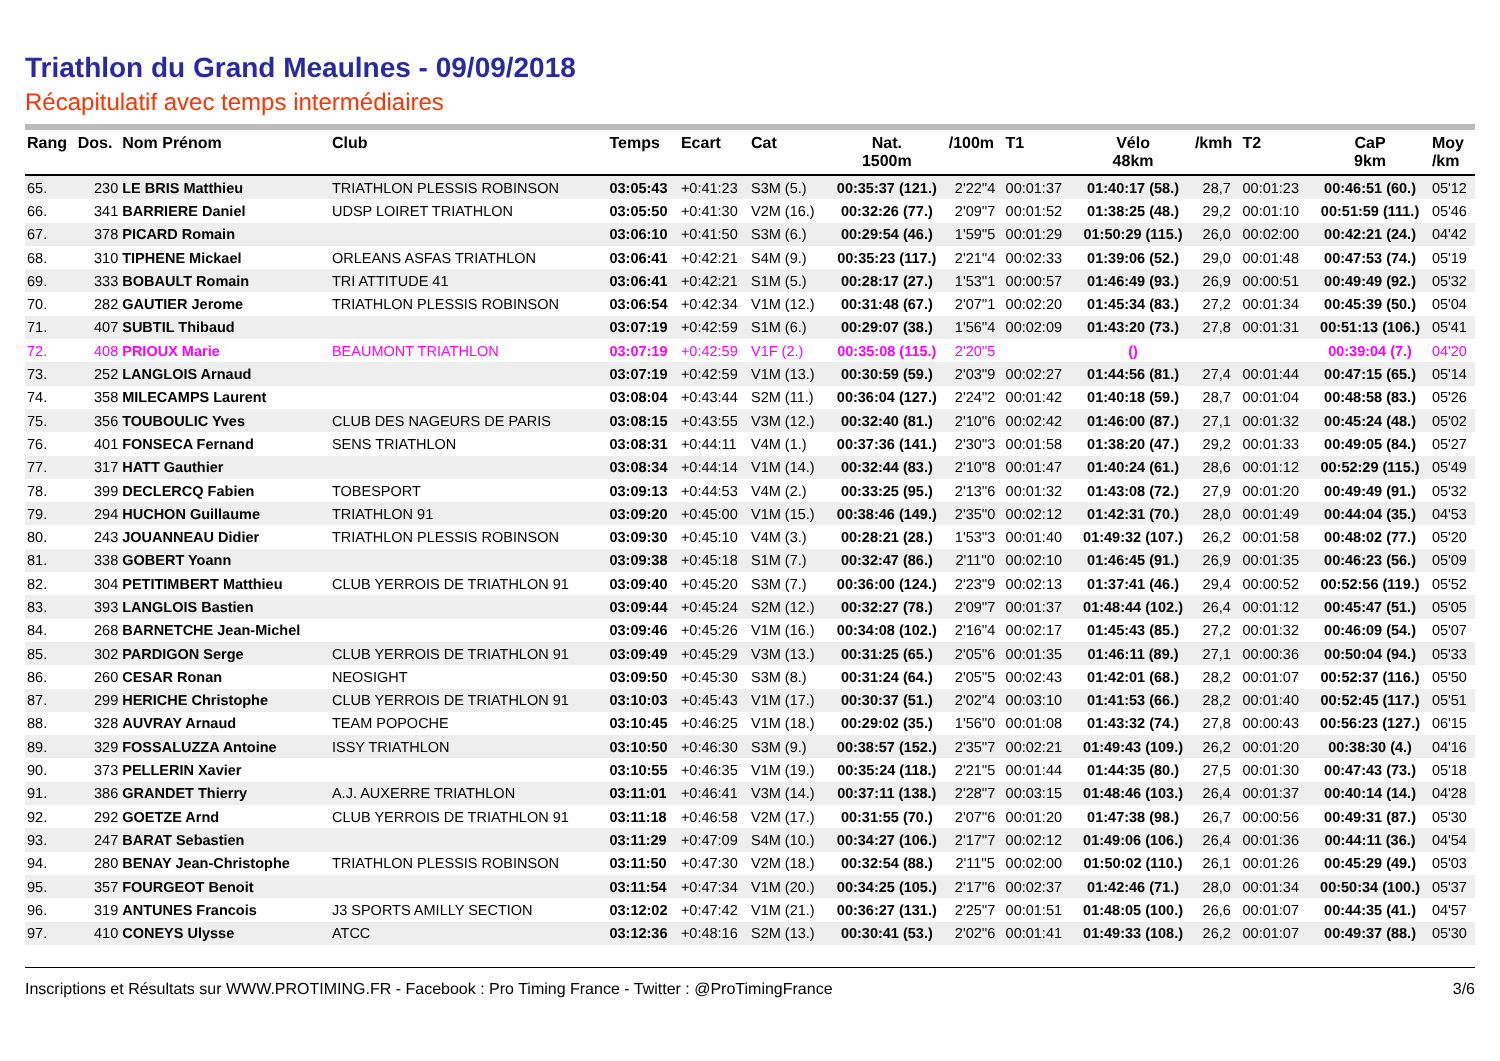Triathlon du Grand Meaulnes - 09/09/2018
Récapitulatif avec temps intermédiaires
| Rang | Dos. | Nom Prénom | Club | Temps | Ecart | Cat | Nat. 1500m | /100m | T1 | Vélo 48km | /kmh | T2 | CaP 9km | Moy /km |
| --- | --- | --- | --- | --- | --- | --- | --- | --- | --- | --- | --- | --- | --- | --- |
| 65. | 230 | LE BRIS Matthieu | TRIATHLON PLESSIS ROBINSON | 03:05:43 | +0:41:23 | S3M (5.) | 00:35:37 (121.) | 2'22''4 | 00:01:37 | 01:40:17 (58.) | 28,7 | 00:01:23 | 00:46:51 (60.) | 05'12 |
| 66. | 341 | BARRIERE Daniel | UDSP LOIRET TRIATHLON | 03:05:50 | +0:41:30 | V2M (16.) | 00:32:26 (77.) | 2'09''7 | 00:01:52 | 01:38:25 (48.) | 29,2 | 00:01:10 | 00:51:59 (111.) | 05'46 |
| 67. | 378 | PICARD Romain | | 03:06:10 | +0:41:50 | S3M (6.) | 00:29:54 (46.) | 1'59''5 | 00:01:29 | 01:50:29 (115.) | 26,0 | 00:02:00 | 00:42:21 (24.) | 04'42 |
| 68. | 310 | TIPHENE Mickael | ORLEANS ASFAS TRIATHLON | 03:06:41 | +0:42:21 | S4M (9.) | 00:35:23 (117.) | 2'21''4 | 00:02:33 | 01:39:06 (52.) | 29,0 | 00:01:48 | 00:47:53 (74.) | 05'19 |
| 69. | 333 | BOBAULT Romain | TRI ATTITUDE 41 | 03:06:41 | +0:42:21 | S1M (5.) | 00:28:17 (27.) | 1'53''1 | 00:00:57 | 01:46:49 (93.) | 26,9 | 00:00:51 | 00:49:49 (92.) | 05'32 |
| 70. | 282 | GAUTIER Jerome | TRIATHLON PLESSIS ROBINSON | 03:06:54 | +0:42:34 | V1M (12.) | 00:31:48 (67.) | 2'07''1 | 00:02:20 | 01:45:34 (83.) | 27,2 | 00:01:34 | 00:45:39 (50.) | 05'04 |
| 71. | 407 | SUBTIL Thibaud | | 03:07:19 | +0:42:59 | S1M (6.) | 00:29:07 (38.) | 1'56''4 | 00:02:09 | 01:43:20 (73.) | 27,8 | 00:01:31 | 00:51:13 (106.) | 05'41 |
| 72. | 408 | PRIOUX Marie | BEAUMONT TRIATHLON | 03:07:19 | +0:42:59 | V1F (2.) | 00:35:08 (115.) | 2'20''5 | | () | | | 00:39:04 (7.) | 04'20 |
| 73. | 252 | LANGLOIS Arnaud | | 03:07:19 | +0:42:59 | V1M (13.) | 00:30:59 (59.) | 2'03''9 | 00:02:27 | 01:44:56 (81.) | 27,4 | 00:01:44 | 00:47:15 (65.) | 05'14 |
| 74. | 358 | MILECAMPS Laurent | | 03:08:04 | +0:43:44 | S2M (11.) | 00:36:04 (127.) | 2'24''2 | 00:01:42 | 01:40:18 (59.) | 28,7 | 00:01:04 | 00:48:58 (83.) | 05'26 |
| 75. | 356 | TOUBOULIC Yves | CLUB DES NAGEURS DE PARIS | 03:08:15 | +0:43:55 | V3M (12.) | 00:32:40 (81.) | 2'10''6 | 00:02:42 | 01:46:00 (87.) | 27,1 | 00:01:32 | 00:45:24 (48.) | 05'02 |
| 76. | 401 | FONSECA Fernand | SENS TRIATHLON | 03:08:31 | +0:44:11 | V4M (1.) | 00:37:36 (141.) | 2'30''3 | 00:01:58 | 01:38:20 (47.) | 29,2 | 00:01:33 | 00:49:05 (84.) | 05'27 |
| 77. | 317 | HATT Gauthier | | 03:08:34 | +0:44:14 | V1M (14.) | 00:32:44 (83.) | 2'10''8 | 00:01:47 | 01:40:24 (61.) | 28,6 | 00:01:12 | 00:52:29 (115.) | 05'49 |
| 78. | 399 | DECLERCQ Fabien | TOBESPORT | 03:09:13 | +0:44:53 | V4M (2.) | 00:33:25 (95.) | 2'13''6 | 00:01:32 | 01:43:08 (72.) | 27,9 | 00:01:20 | 00:49:49 (91.) | 05'32 |
| 79. | 294 | HUCHON Guillaume | TRIATHLON 91 | 03:09:20 | +0:45:00 | V1M (15.) | 00:38:46 (149.) | 2'35''0 | 00:02:12 | 01:42:31 (70.) | 28,0 | 00:01:49 | 00:44:04 (35.) | 04'53 |
| 80. | 243 | JOUANNEAU Didier | TRIATHLON PLESSIS ROBINSON | 03:09:30 | +0:45:10 | V4M (3.) | 00:28:21 (28.) | 1'53''3 | 00:01:40 | 01:49:32 (107.) | 26,2 | 00:01:58 | 00:48:02 (77.) | 05'20 |
| 81. | 338 | GOBERT Yoann | | 03:09:38 | +0:45:18 | S1M (7.) | 00:32:47 (86.) | 2'11''0 | 00:02:10 | 01:46:45 (91.) | 26,9 | 00:01:35 | 00:46:23 (56.) | 05'09 |
| 82. | 304 | PETITIMBERT Matthieu | CLUB YERROIS DE TRIATHLON 91 | 03:09:40 | +0:45:20 | S3M (7.) | 00:36:00 (124.) | 2'23''9 | 00:02:13 | 01:37:41 (46.) | 29,4 | 00:00:52 | 00:52:56 (119.) | 05'52 |
| 83. | 393 | LANGLOIS Bastien | | 03:09:44 | +0:45:24 | S2M (12.) | 00:32:27 (78.) | 2'09''7 | 00:01:37 | 01:48:44 (102.) | 26,4 | 00:01:12 | 00:45:47 (51.) | 05'05 |
| 84. | 268 | BARNETCHE Jean-Michel | | 03:09:46 | +0:45:26 | V1M (16.) | 00:34:08 (102.) | 2'16''4 | 00:02:17 | 01:45:43 (85.) | 27,2 | 00:01:32 | 00:46:09 (54.) | 05'07 |
| 85. | 302 | PARDIGON Serge | CLUB YERROIS DE TRIATHLON 91 | 03:09:49 | +0:45:29 | V3M (13.) | 00:31:25 (65.) | 2'05''6 | 00:01:35 | 01:46:11 (89.) | 27,1 | 00:00:36 | 00:50:04 (94.) | 05'33 |
| 86. | 260 | CESAR Ronan | NEOSIGHT | 03:09:50 | +0:45:30 | S3M (8.) | 00:31:24 (64.) | 2'05''5 | 00:02:43 | 01:42:01 (68.) | 28,2 | 00:01:07 | 00:52:37 (116.) | 05'50 |
| 87. | 299 | HERICHE Christophe | CLUB YERROIS DE TRIATHLON 91 | 03:10:03 | +0:45:43 | V1M (17.) | 00:30:37 (51.) | 2'02''4 | 00:03:10 | 01:41:53 (66.) | 28,2 | 00:01:40 | 00:52:45 (117.) | 05'51 |
| 88. | 328 | AUVRAY Arnaud | TEAM POPOCHE | 03:10:45 | +0:46:25 | V1M (18.) | 00:29:02 (35.) | 1'56''0 | 00:01:08 | 01:43:32 (74.) | 27,8 | 00:00:43 | 00:56:23 (127.) | 06'15 |
| 89. | 329 | FOSSALUZZA Antoine | ISSY TRIATHLON | 03:10:50 | +0:46:30 | S3M (9.) | 00:38:57 (152.) | 2'35''7 | 00:02:21 | 01:49:43 (109.) | 26,2 | 00:01:20 | 00:38:30 (4.) | 04'16 |
| 90. | 373 | PELLERIN Xavier | | 03:10:55 | +0:46:35 | V1M (19.) | 00:35:24 (118.) | 2'21''5 | 00:01:44 | 01:44:35 (80.) | 27,5 | 00:01:30 | 00:47:43 (73.) | 05'18 |
| 91. | 386 | GRANDET Thierry | A.J. AUXERRE TRIATHLON | 03:11:01 | +0:46:41 | V3M (14.) | 00:37:11 (138.) | 2'28''7 | 00:03:15 | 01:48:46 (103.) | 26,4 | 00:01:37 | 00:40:14 (14.) | 04'28 |
| 92. | 292 | GOETZE Arnd | CLUB YERROIS DE TRIATHLON 91 | 03:11:18 | +0:46:58 | V2M (17.) | 00:31:55 (70.) | 2'07''6 | 00:01:20 | 01:47:38 (98.) | 26,7 | 00:00:56 | 00:49:31 (87.) | 05'30 |
| 93. | 247 | BARAT Sebastien | | 03:11:29 | +0:47:09 | S4M (10.) | 00:34:27 (106.) | 2'17''7 | 00:02:12 | 01:49:06 (106.) | 26,4 | 00:01:36 | 00:44:11 (36.) | 04'54 |
| 94. | 280 | BENAY Jean-Christophe | TRIATHLON PLESSIS ROBINSON | 03:11:50 | +0:47:30 | V2M (18.) | 00:32:54 (88.) | 2'11''5 | 00:02:00 | 01:50:02 (110.) | 26,1 | 00:01:26 | 00:45:29 (49.) | 05'03 |
| 95. | 357 | FOURGEOT Benoit | | 03:11:54 | +0:47:34 | V1M (20.) | 00:34:25 (105.) | 2'17''6 | 00:02:37 | 01:42:46 (71.) | 28,0 | 00:01:34 | 00:50:34 (100.) | 05'37 |
| 96. | 319 | ANTUNES Francois | J3 SPORTS AMILLY SECTION | 03:12:02 | +0:47:42 | V1M (21.) | 00:36:27 (131.) | 2'25''7 | 00:01:51 | 01:48:05 (100.) | 26,6 | 00:01:07 | 00:44:35 (41.) | 04'57 |
| 97. | 410 | CONEYS Ulysse | ATCC | 03:12:36 | +0:48:16 | S2M (13.) | 00:30:41 (53.) | 2'02''6 | 00:01:41 | 01:49:33 (108.) | 26,2 | 00:01:07 | 00:49:37 (88.) | 05'30 |
Inscriptions et Résultats sur WWW.PROTIMING.FR - Facebook : Pro Timing France - Twitter : @ProTimingFrance 3/6